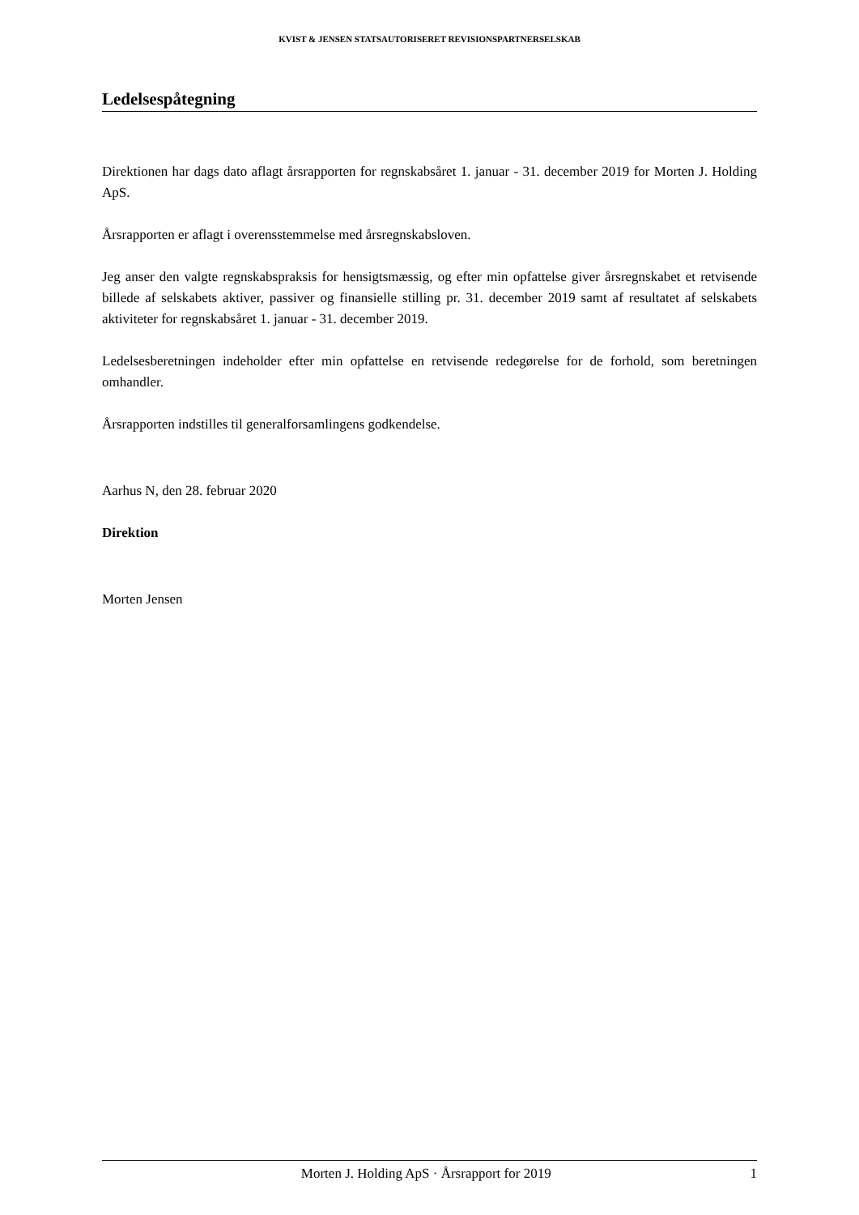KVIST & JENSEN STATSAUTORISERET REVISIONSPARTNERSELSKAB
Ledelsespåtegning
Direktionen har dags dato aflagt årsrapporten for regnskabsåret 1. januar - 31. december 2019 for Morten J. Holding ApS.
Årsrapporten er aflagt i overensstemmelse med årsregnskabsloven.
Jeg anser den valgte regnskabspraksis for hensigtsmæssig, og efter min opfattelse giver årsregnskabet et retvisende billede af selskabets aktiver, passiver og finansielle stilling pr. 31. december 2019 samt af resultatet af selskabets aktiviteter for regnskabsåret 1. januar - 31. december 2019.
Ledelsesberetningen indeholder efter min opfattelse en retvisende redegørelse for de forhold, som beretningen omhandler.
Årsrapporten indstilles til generalforsamlingens godkendelse.
Aarhus N, den 28. februar 2020
Direktion
Morten Jensen
Morten J. Holding ApS · Årsrapport for 2019 1